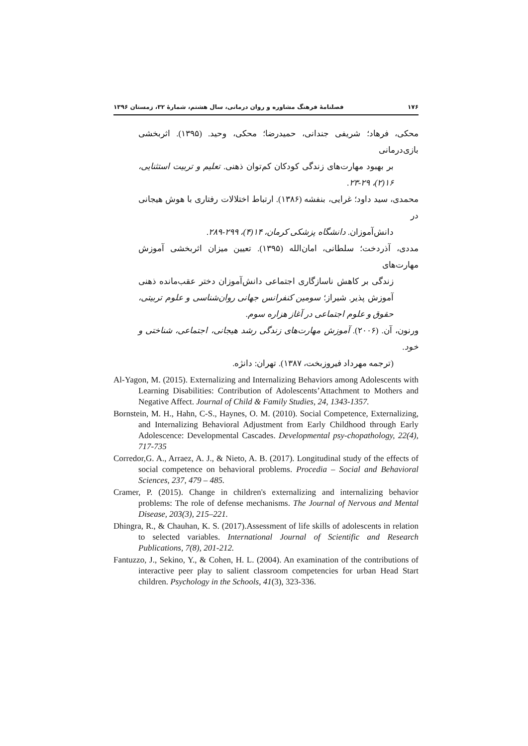۱۷۶ فصلنامهٔ فرهنگ مشاوره و روان درمانی، سال هشتم، شمارهٔ ۳۲، زمستان ۱۳۹۶
محکی، فرهاد؛ شریفی جندانی، حمیدرضا؛ محکی، وحید. (۱۳۹۵). اثربخشی بازی‌درمانی
بر بهبود مهارت‌های زندگی کودکان کم‌توان ذهنی. تعلیم و تربیت استثنایی، ۱۶(۲)، ۲۹-۲۳.
محمدی، سید داود؛ غرایی، بنفشه (۱۳۸۶). ارتباط اختلالات رفتاری با هوش هیجانی در
دانش‌آموزان. دانشگاه پزشکی کرمان، ۱۴(۴)، ۲۹۹-۲۸۹.
مددی، آذردخت؛ سلطانی، امان‌الله (۱۳۹۵). تعیین میزان اثربخشی آموزش مهارت‌های
زندگی بر کاهش ناسازگاری اجتماعی دانش‌آموزان دختر عقب‌مانده ذهنی آموزش پذیر. شیراز؛ سومین کنفرانس جهانی روان‌شناسی و علوم تربیتی، حقوق و علوم اجتماعی در آغاز هزاره سوم.
ورنون، آن. (۲۰۰۶). آموزش مهارت‌های زندگی رشد هیجانی، اجتماعی، شناختی و خود.
(ترجمه مهرداد فیروزبخت، ۱۳۸۷). تهران: دانژه.
Al-Yagon, M. (2015). Externalizing and Internalizing Behaviors among Adolescents with Learning Disabilities: Contribution of Adolescents’Attachment to Mothers and Negative Affect. Journal of Child & Family Studies, 24, 1343-1357.
Bornstein, M. H., Hahn, C-S., Haynes, O. M. (2010). Social Competence, Externalizing, and Internalizing Behavioral Adjustment from Early Childhood through Early Adolescence: Developmental Cascades. Developmental psy-chopathology, 22(4), 717-735
Corredor,G. A., Arraez, A. J., & Nieto, A. B. (2017). Longitudinal study of the effects of social competence on behavioral problems. Procedia – Social and Behavioral Sciences, 237, 479 – 485.
Cramer, P. (2015). Change in children's externalizing and internalizing behavior problems: The role of defense mechanisms. The Journal of Nervous and Mental Disease, 203(3), 215–221.
Dhingra, R., & Chauhan, K. S. (2017).Assessment of life skills of adolescents in relation to selected variables. International Journal of Scientific and Research Publications, 7(8), 201-212.
Fantuzzo, J., Sekino, Y., & Cohen, H. L. (2004). An examination of the contributions of interactive peer play to salient classroom competencies for urban Head Start children. Psychology in the Schools, 41(3), 323-336.